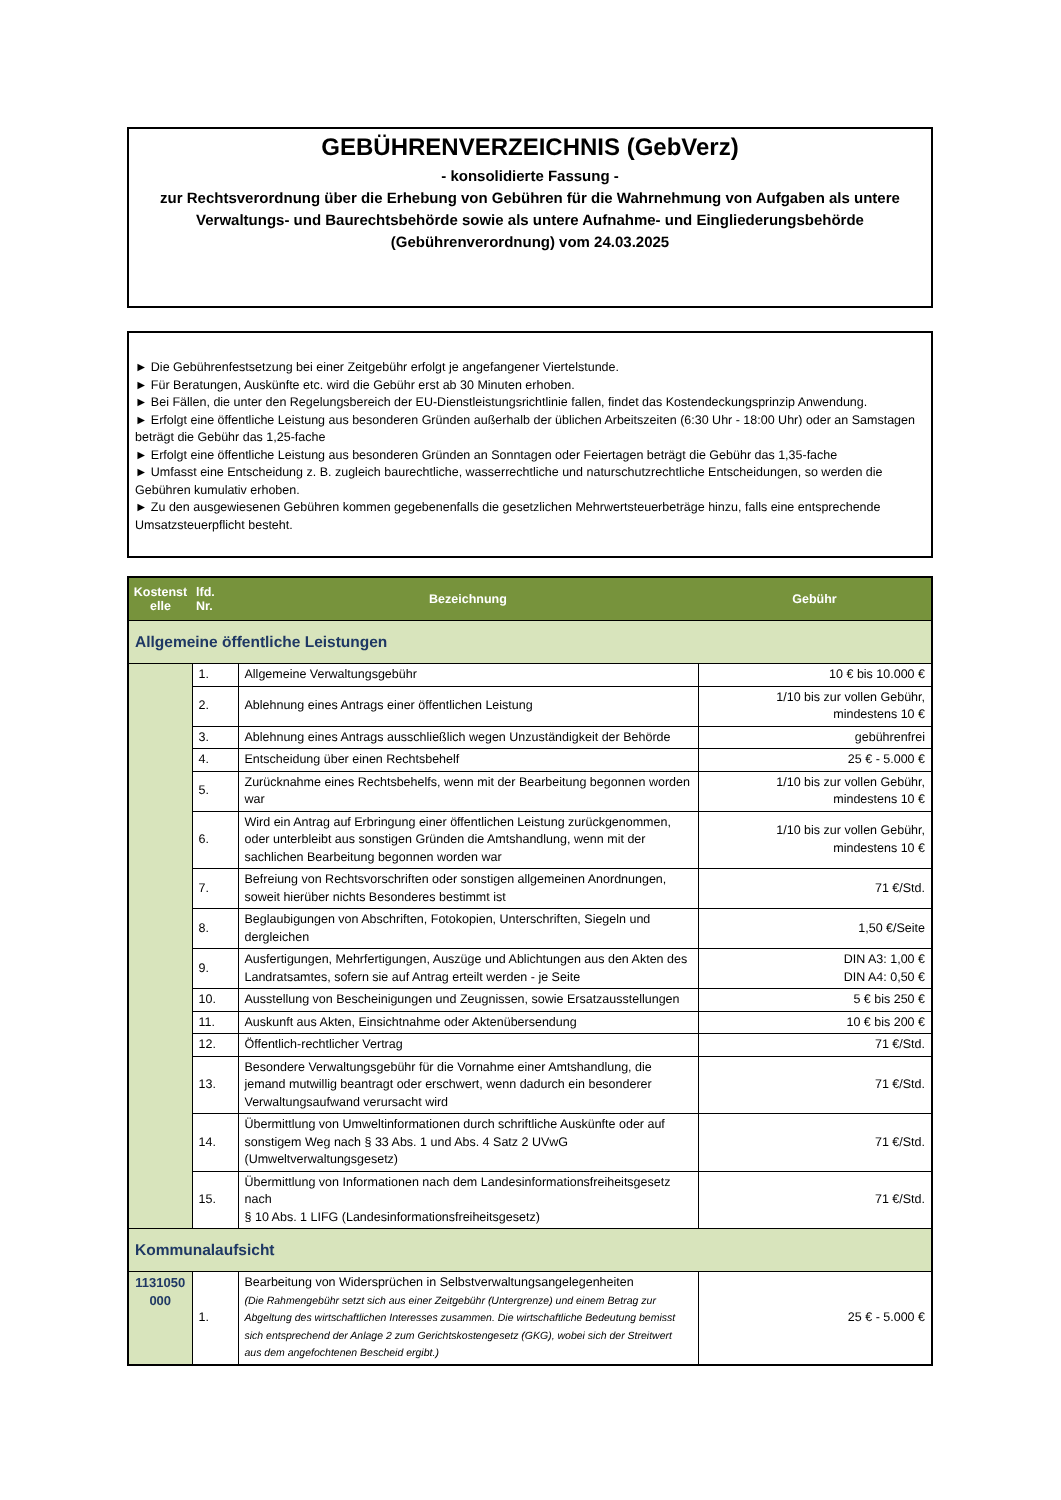GEBÜHRENVERZEICHNIS (GebVerz)
- konsolidierte Fassung -
zur Rechtsverordnung über die Erhebung von Gebühren für die Wahrnehmung von Aufgaben als untere Verwaltungs- und Baurechtsbehörde sowie als untere Aufnahme- und Eingliederungsbehörde (Gebührenverordnung) vom 24.03.2025
► Die Gebührenfestsetzung bei einer Zeitgebühr erfolgt je angefangener Viertelstunde.
► Für Beratungen, Auskünfte etc. wird die Gebühr erst ab 30 Minuten erhoben.
► Bei Fällen, die unter den Regelungsbereich der EU-Dienstleistungsrichtlinie fallen, findet das Kostendeckungsprinzip Anwendung.
► Erfolgt eine öffentliche Leistung aus besonderen Gründen außerhalb der üblichen Arbeitszeiten (6:30 Uhr - 18:00 Uhr) oder an Samstagen beträgt die Gebühr das 1,25-fache
► Erfolgt eine öffentliche Leistung aus besonderen Gründen an Sonntagen oder Feiertagen beträgt die Gebühr das 1,35-fache
► Umfasst eine Entscheidung z. B. zugleich baurechtliche, wasserrechtliche und naturschutzrechtliche Entscheidungen, so werden die Gebühren kumulativ erhoben.
► Zu den ausgewiesenen Gebühren kommen gegebenenfalls die gesetzlichen Mehrwertsteuerbeträge hinzu, falls eine entsprechende Umsatzsteuerpflicht besteht.
| Kostenst elle | lfd. Nr. | Bezeichnung | Gebühr |
| --- | --- | --- | --- |
| Allgemeine öffentliche Leistungen | | | |
| | 1. | Allgemeine Verwaltungsgebühr | 10 € bis 10.000 € |
| | 2. | Ablehnung eines Antrags einer öffentlichen Leistung | 1/10 bis zur vollen Gebühr, mindestens 10 € |
| | 3. | Ablehnung eines Antrags ausschließlich wegen Unzuständigkeit der Behörde | gebührenfrei |
| | 4. | Entscheidung über einen Rechtsbehelf | 25 € - 5.000 € |
| | 5. | Zurücknahme eines Rechtsbehelfs, wenn mit der Bearbeitung begonnen worden war | 1/10 bis zur vollen Gebühr, mindestens 10 € |
| | 6. | Wird ein Antrag auf Erbringung einer öffentlichen Leistung zurückgenommen, oder unterbleibt aus sonstigen Gründen die Amtshandlung, wenn mit der sachlichen Bearbeitung begonnen worden war | 1/10 bis zur vollen Gebühr, mindestens 10 € |
| | 7. | Befreiung von Rechtsvorschriften oder sonstigen allgemeinen Anordnungen, soweit hierüber nichts Besonderes bestimmt ist | 71 €/Std. |
| | 8. | Beglaubigungen von Abschriften, Fotokopien, Unterschriften, Siegeln und dergleichen | 1,50 €/Seite |
| | 9. | Ausfertigungen, Mehrfertigungen, Auszüge und Ablichtungen aus den Akten des Landratsamtes, sofern sie auf Antrag erteilt werden - je Seite | DIN A3: 1,00 € DIN A4: 0,50 € |
| | 10. | Ausstellung von Bescheinigungen und Zeugnissen, sowie Ersatzausstellungen | 5 € bis 250 € |
| | 11. | Auskunft aus Akten, Einsichtnahme oder Aktenübersendung | 10 € bis 200 € |
| | 12. | Öffentlich-rechtlicher Vertrag | 71 €/Std. |
| | 13. | Besondere Verwaltungsgebühr für die Vornahme einer Amtshandlung, die jemand mutwillig beantragt oder erschwert, wenn dadurch ein besonderer Verwaltungsaufwand verursacht wird | 71 €/Std. |
| | 14. | Übermittlung von Umweltinformationen durch schriftliche Auskünfte oder auf sonstigem Weg nach § 33 Abs. 1 und Abs. 4 Satz 2 UVwG (Umweltverwaltungsgesetz) | 71 €/Std. |
| | 15. | Übermittlung von Informationen nach dem Landesinformationsfreiheitsgesetz nach § 10 Abs. 1 LIFG (Landesinformationsfreiheitsgesetz) | 71 €/Std. |
| Kommunalaufsicht | | | |
| 1131050 000 | 1. | Bearbeitung von Widersprüchen in Selbstverwaltungsangelegenheiten (Die Rahmengebühr setzt sich aus einer Zeitgebühr (Untergrenze) und einem Betrag zur Abgeltung des wirtschaftlichen Interesses zusammen. Die wirtschaftliche Bedeutung bemisst sich entsprechend der Anlage 2 zum Gerichtskostengesetz (GKG), wobei sich der Streitwert aus dem angefochtenen Bescheid ergibt.) | 25 € - 5.000 € |